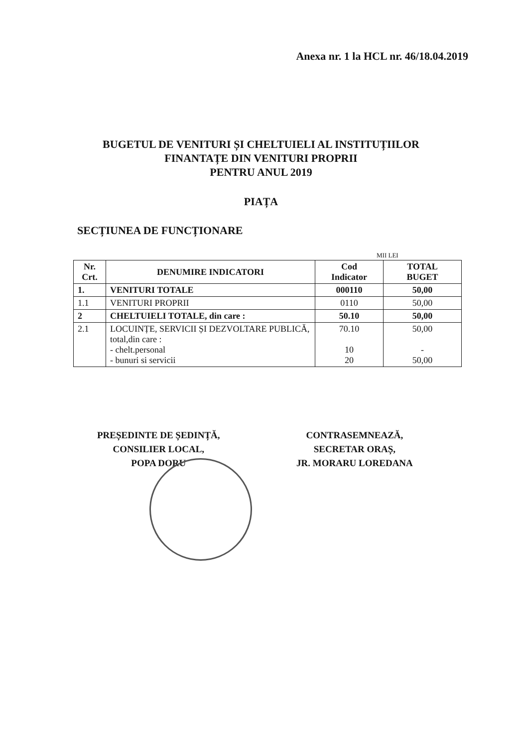Anexa nr. 1 la HCL nr. 46/18.04.2019
BUGETUL DE VENITURI ȘI CHELTUIELI AL INSTITUȚIILOR
FINANTAȚE DIN VENITURI PROPRII
PENTRU ANUL 2019
PIAȚA
SECȚIUNEA DE FUNCȚIONARE
MII LEI
| Nr. Crt. | DENUMIRE INDICATORI | Cod Indicator | TOTAL BUGET |
| --- | --- | --- | --- |
| 1. | VENITURI TOTALE | 000110 | 50,00 |
| 1.1 | VENITURI PROPRII | 0110 | 50,00 |
| 2 | CHELTUIELI TOTALE, din care : | 50.10 | 50,00 |
| 2.1 | LOCUINȚE, SERVICII ȘI DEZVOLTARE PUBLICĂ, total,din care : - chelt.personal - bunuri si servicii | 70.10 10 20 | 50,00 - 50,00 |
PREȘEDINTE DE ȘEDINȚĂ,
CONSILIER LOCAL,
POPA DORU
CONTRASEMNEAZĂ,
SECRETAR ORAȘ,
JR. MORARU LOREDANA